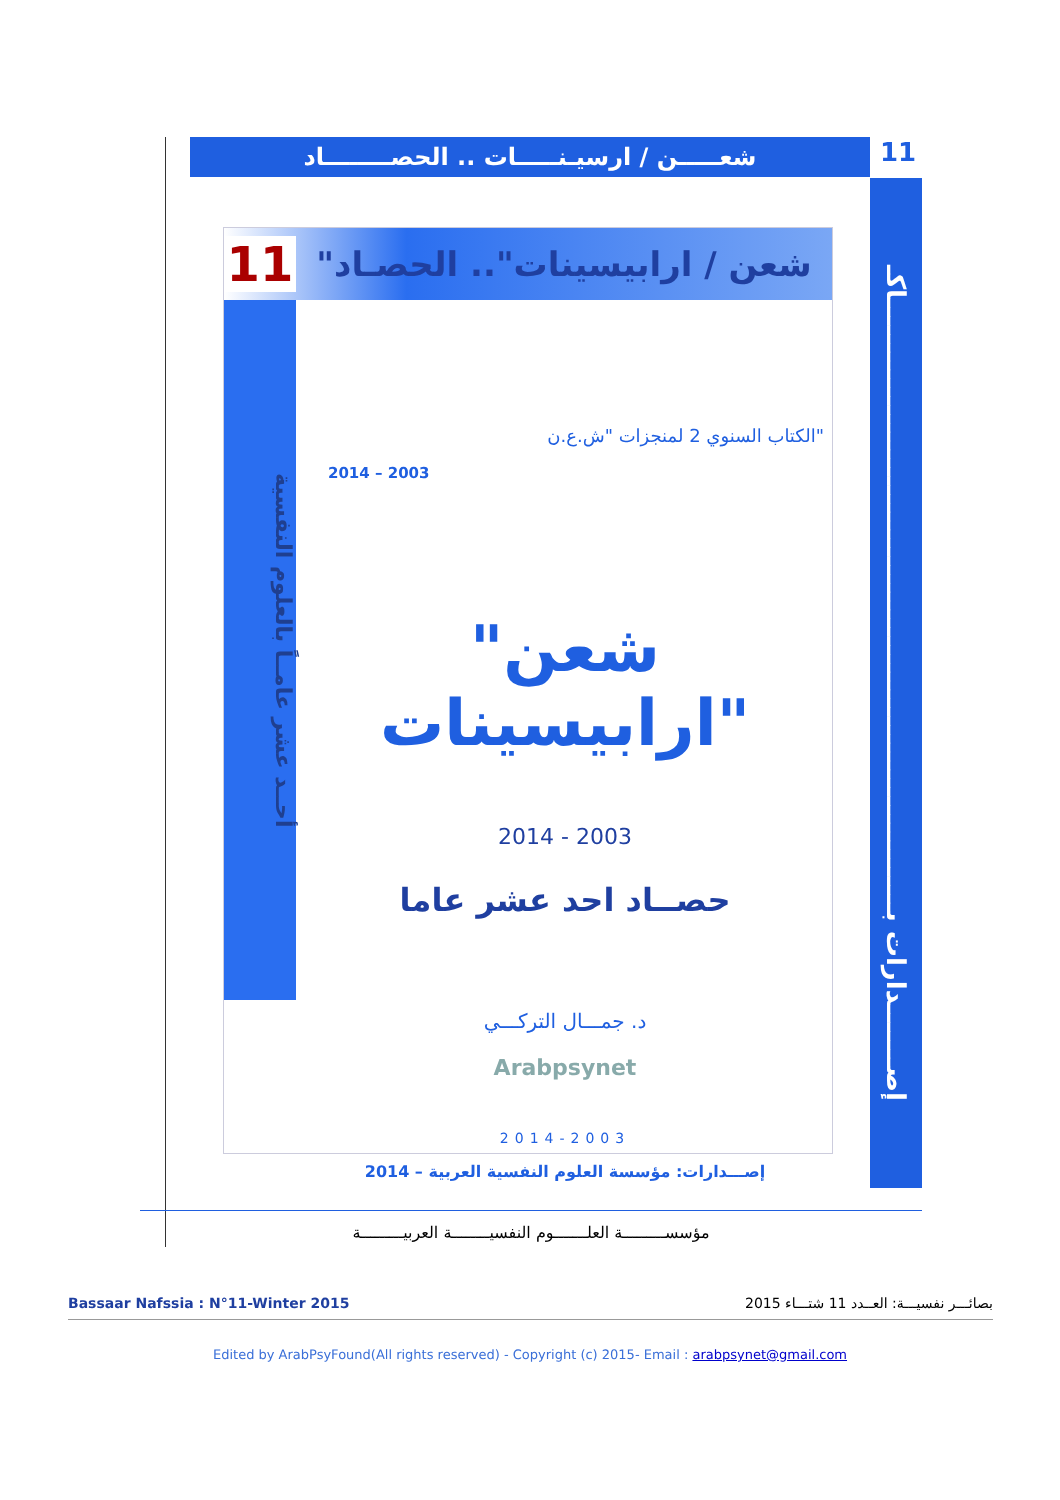شعـــــن / ارسيـنـــــات .. الحصــــــــاد
11
إصـــــــدارات بـــــــــــــــــــــــــــــــــــــــــــــــــــــــــــــــــــــاكـ
11
"شعن / ارابيسينات".. الحصـاد
أحــد عشر عامــاً بالعلوم النفسية
الكتاب السنوي 2 لمنجزات "ش.ع.ن"
2014 – 2003
"شعن ارابيسينات"
2014 - 2003
حصــاد احد عشر عاما
د. جمـــال التركـــي
Arabpsynet
2014-2003
إصـــدارات: مؤسسة العلوم النفسية العربية – 2014
مؤسســـــــــة العلـــــــوم النفسيــــــــة العربيـــــــــة
Bassaar Nafssia : N°11-Winter 2015 بصائـــر نفسيـــة: العــدد 11 شتـــاء 2015
Edited by ArabPsyFound(All rights reserved) - Copyright (c) 2015- Email : arabpsynet@gmail.com